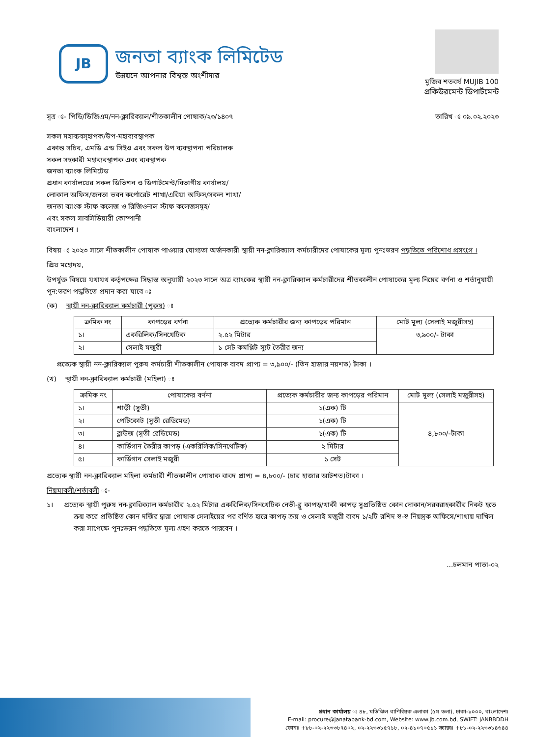JB
জনতা ব্যাংক লিমিটেড
উন্নয়নে আপনার বিশ্বস্ত অংশীদার
মুজিব শতবর্ষ MUJIB 100
প্রকিউরমেন্ট ডিপার্টমেন্ট
সূত্র ঃ- পিডি/ডিজিএম/নন-ক্লারিক্যাল/শীতকালীন পোষাক/২৩/১৪০৭ তারিখ ঃ ০৯.০২.২০২৩
সকল মহাব্যবস্হাপক/উপ-মহাব্যবস্থাপক
একান্ত সচিব, এমডি এন্ড সিইও এবং সকল উপ ব্যবস্থাপনা পরিচালক
সকল সহকারী মহাব্যবস্থাপক এবং ব্যবস্থাপক
জনতা ব্যাংক লিমিটেড
প্রধান কার্যালয়ের সকল ডিভিশন ও ডিপার্টমেন্ট/বিভাগীয় কার্যালয়/
লোকাল অফিস/জনতা ভবন কর্পোরেট শাখা/এরিয়া অফিস/সকল শাখা/
জনতা ব্যাংক স্টাফ কলেজ ও রিজিওনাল স্টাফ কলেজসমূহ/
এবং সকল সাবসিডিয়ারী কোম্পানী
বাংলাদেশ ।
বিষয় ঃ ২০২৩ সালে শীতকালীন পোষাক পাওয়ার যোগ্যতা অর্জনকারী স্থায়ী নন-ক্লারিক্যাল কর্মচারীদের পোষাকের মূল্য পুনঃভরণ পদ্ধতিতে পরিশোধ প্রসংগে ।
প্রিয় মহোদয়,
উপর্যুক্ত বিষয়ে যথাযথ কর্তৃপক্ষের সিদ্ধান্ত অনুযায়ী ২০২৩ সালে অত্র ব্যাংকের স্থায়ী নন-ক্লারিক্যাল কর্মচারীদের শীতকালীন পোষাকের মূল্য নিম্নের বর্ণনা ও শর্তানুযায়ী পুন:ভরণ পদ্ধতিতে প্রদান করা যাবে ঃ
(ক) স্থায়ী নন-ক্লারিক্যাল কর্মচারী (পুরুষ) ঃ
| ক্রমিক নং | কাপড়ের বর্ণনা | প্রত্যেক কর্মচারীর জন্য কাপড়ের পরিমান | মোট মূল্য (সেলাই মজুরীসহ) |
| --- | --- | --- | --- |
| ১। | একরিলিক/সিনথেটিক | ২.৫২ মিটার | ৩,৯০০/- টাকা |
| ২। | সেলাই মজুরী | ১ সেট কমপ্লিট স্যুট তৈরীর জন্য | |
প্রত্যেক স্থায়ী নন-ক্লারিক্যাল পুরুষ কর্মচারী শীতকালীন পোষাক বাবদ প্রাপ্য = ৩,৯০০/- (তিন হাজার নয়শত) টাকা ।
(খ) স্থায়ী নন-ক্লারিক্যাল কর্মচারী (মহিলা) ঃ
| ক্রমিক নং | পোষাকের বর্ণনা | প্রত্যেক কর্মচারীর জন্য কাপড়ের পরিমান | মোট মূল্য (সেলাই মজুরীসহ) |
| --- | --- | --- | --- |
| ১। | শাড়ী (সুতী) | ১(এক) টি | ৪,৮০০/-টাকা |
| ২। | পেটিকোট (সুতী রেডিমেড) | ১(এক) টি | |
| ৩। | ব্লাউজ (সূতী রেডিমেড) | ১(এক) টি | |
| ৪। | কার্ডিগান তৈরীর কাপড় (একরিলিক/সিনথেটিক) | ২ মিটার | |
| ৫। | কার্ডিগান সেলাই মজুরী | ১ সেট | |
প্রত্যেক স্থায়ী নন-ক্লারিক্যাল মহিলা কর্মচারী শীতকালীন পোষাক বাবদ প্রাপ্য = ৪,৮০০/- (চার হাজার আটশত)টাকা ।
নিয়মাবলী/শর্তাবলী ঃ-
১। প্রত্যেক স্থায়ী পুরুষ নন-ক্লারিক্যাল কর্মচারীর ২.৫২ মিটার একরিলিক/সিনথেটিক নেভী-ব্লু কাপড়/খাকী কাপড় সুপ্রতিষ্ঠিত কোন দোকান/সরবরাহকারীর নিকট হতে ক্রয় করে প্রতিষ্ঠিত কোন দর্জির দ্বারা পোষাক সেলাইয়ের পর বর্ণিত হারে কাপড় ক্রয় ও সেলাই মজুরী বাবদ ১/২টি রশিদ স্ব-স্ব নিয়ন্ত্রক অফিসে/শাখায় দাখিল করা সাপেক্ষে পুনঃভরন পদ্ধতিতে মূল্য গ্রহণ করতে পারবেন ।
...চলমান পাতা-০২
প্রধান কার্যালয় ঃ ৪৮, মতিঝিল বাণিজ্যিক এলাকা (৫ম তলা), ঢাকা-১০০০, বাংলাদেশ।
E-mail: procure@janatabank-bd.com, Website: www.jb.com.bd, SWIFT: JANBBDDH
ফোনঃ +৮৮-০২-২২৩৩৮৭৪০২, ০২-২২৩৩৮৫৭১৮, ০২-৪১০৭০৫১১ ফ্যাক্সঃ +৮৮-০২-২২৩৩৮৪৬৪৪